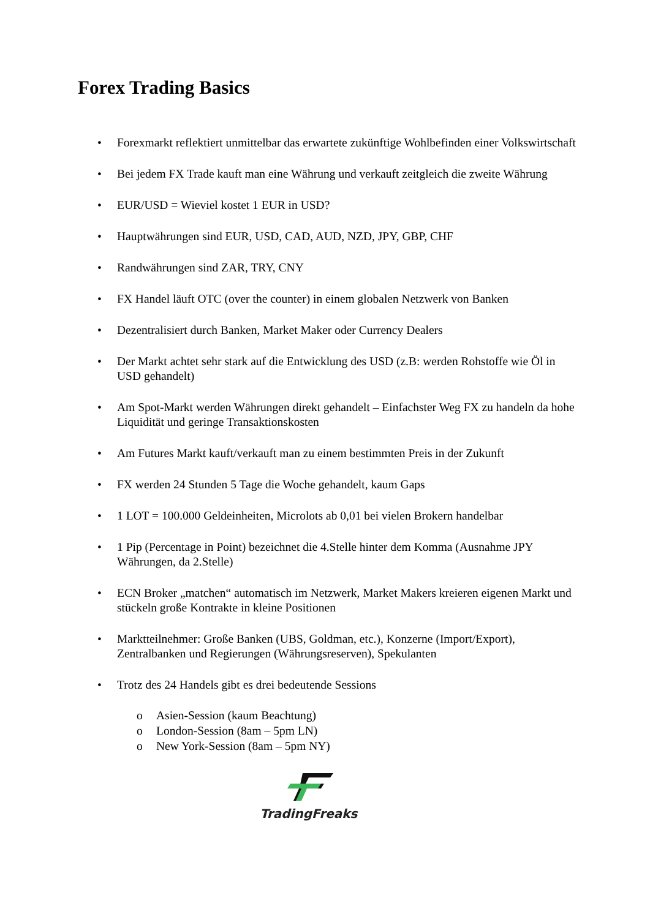Forex Trading Basics
• Forexmarkt reflektiert unmittelbar das erwartete zukünftige Wohlbefinden einer Volkswirtschaft
• Bei jedem FX Trade kauft man eine Währung und verkauft zeitgleich die zweite Währung
• EUR/USD = Wieviel kostet 1 EUR in USD?
• Hauptwährungen sind EUR, USD, CAD, AUD, NZD, JPY, GBP, CHF
• Randwährungen sind ZAR, TRY, CNY
• FX Handel läuft OTC (over the counter) in einem globalen Netzwerk von Banken
• Dezentralisiert durch Banken, Market Maker oder Currency Dealers
• Der Markt achtet sehr stark auf die Entwicklung des USD (z.B: werden Rohstoffe wie Öl in USD gehandelt)
• Am Spot-Markt werden Währungen direkt gehandelt – Einfachster Weg FX zu handeln da hohe Liquidität und geringe Transaktionskosten
• Am Futures Markt kauft/verkauft man zu einem bestimmten Preis in der Zukunft
• FX werden 24 Stunden 5 Tage die Woche gehandelt, kaum Gaps
• 1 LOT = 100.000 Geldeinheiten, Microlots ab 0,01 bei vielen Brokern handelbar
• 1 Pip (Percentage in Point) bezeichnet die 4.Stelle hinter dem Komma (Ausnahme JPY Währungen, da 2.Stelle)
• ECN Broker „matchen“ automatisch im Netzwerk, Market Makers kreieren eigenen Markt und stückeln große Kontrakte in kleine Positionen
• Marktteilnehmer: Große Banken (UBS, Goldman, etc.), Konzerne (Import/Export), Zentralbanken und Regierungen (Währungsreserven), Spekulanten
• Trotz des 24 Handels gibt es drei bedeutende Sessions
o Asien-Session (kaum Beachtung)
o London-Session (8am – 5pm LN)
o New York-Session (8am – 5pm NY)
TradingFreaks